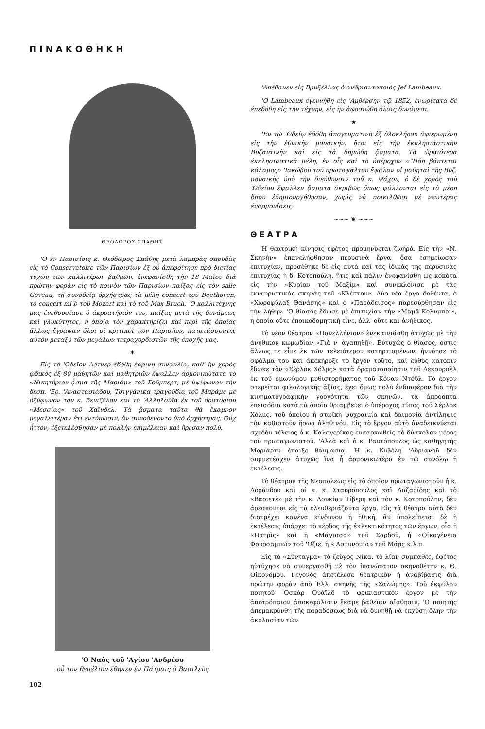ΠΙΝΑΚΟΘΗΚΗ
ΘΕΟΔΩΡΟΣ ΣΠΑΘΗΣ
'Ο ἐν Παρισίοις κ. Θεόδωρος Σπάθης μετὰ λαμπρὰς σπουδὰς εἰς τὸ Conservatoire τῶν Παρισίων ἐξ οὗ ἀπεφοίτησε πρὸ διετίας τυχὼν τῶν καλλιτέρων βαθμῶν, ἐνεφανίσθη τὴν 18 Μαΐου διὰ πρώτην φορὰν εἰς τὸ κοινὸν τῶν Παρισίων παίξας εἰς τὸν salle Goveau, τῇ συνοδείᾳ ὀρχήστρας τὰ μέλη concert τοῦ Beethoven, τὸ concert mi b τοῦ Mozart καὶ τὸ τοῦ Max Bruch. 'Ο καλλιτέχνης μας ἐνεθουσίασε ὁ ἀκροατήριόν του, παίξας μετὰ τῆς δυνάμεως καὶ γλυκύτητος, ἡ ὁποία τὸν χαρακτηρίζει καὶ περὶ τῆς ὁποίας ἄλλως ἔγραψαν ὅλοι οἱ κριτικοὶ τῶν Παρισίων, κατατάσσοντες αὐτὸν μεταξὺ τῶν μεγάλων τετραχορδιστῶν τῆς ἐποχῆς μας.
✶
Εἰς τὸ 'Ωδεῖον Λότνερ ἐδόθη ἐαρινὴ συναυλία, καθ' ἣν χορὸς ᾠδικὸς ἐξ 80 μαθητῶν καὶ μαθητριῶν ἔψαλλεν ἁρμονικώτατα τὸ «Νικητήριον ᾆσμα τῆς Μαριάμ» τοῦ Σοῦμπερτ, μὲ ὑψίφωνον τὴν δεσπ. 'Ερ. 'Αναστασιάδου, Τσιγγάνικα τραγούδια τοῦ Μπράμς μὲ ὀξύφωνον τὸν κ. Βενιζέλον καὶ τὸ 'Αλληλούϊα ἐκ τοῦ ὀρατορίου «Μεσσίας» τοῦ Χαῖνδελ. Τὰ ᾄσματα ταῦτα θὰ ἔκαμνον μεγαλειτέραν ἔτι ἐντύπωσιν, ἂν συνοδεύοντο ὑπὸ ὀρχήστρας. Οὐχ ἧττον, ἐξετελέσθησαν μὲ πολλὴν ἐπιμέλειαν καὶ ἤρεσαν πολύ.
'Ο Ναὸς τοῦ 'Αγίου 'Ανδρέου
οὗ τὸν θεμέλιον ἔθηκεν ἐν Πάτραις ὁ Βασιλεὺς
102
'Απέθανεν εἰς Βρυξέλλας ὁ ἀνδριαντοποιὸς Jef Lambeaux.
'Ο Lambeaux ἐγεννήθη εἰς 'Αμβέρσην τῷ 1852, ἐνωρίτατα δὲ ἐπεδόθη εἰς τὴν τέχνην, εἰς ἣν ἀφοσιώθη ὅλαις δυνάμεσι.
★
'Εν τῷ 'Ωδείῳ ἐδόθη ἀπογευματινὴ ἐξ ὁλοκλήρου ἀφιερωμένη εἰς τὴν ἐθνικὴν μουσικήν, ἤτοι εἰς τὴν ἐκκλησιαστικὴν Βυζαντινὴν καὶ εἰς τὰ δημώδη ᾄσματα. Τὰ ὡραιότερα ἐκκλησιαστικὰ μέλη, ἐν οἷς καὶ τὸ ὑπέροχον «"Ηδη βάπτεται κάλαμος» 'Ιακώβου τοῦ πρωτοψάλτου ἔψαλαν οἱ μαθηταὶ τῆς Βυζ. μουσικῆς ὑπὸ τὴν διεύθυνσιν τοῦ κ. Ψάχου, ὁ δὲ χορὸς τοῦ 'Ωδείου ἔψαλλεν ᾄσματα ἀκριβῶς ὅπως ψάλλονται εἰς τὰ μέρη ὅπου ἐδημιουργήθησαν, χωρὶς νὰ ποικιλθῶσι μὲ νεωτέρας ἐναρμονίσεις.
~~~ ❦ ~~~
ΘΕΑΤΡΑ
Ἡ θεατρικὴ κίνησις ἐφέτος προμηνύεται ζωηρά. Εἰς τὴν «Ν. Σκηνὴν» ἐπανελήφθησαν περυσινὰ ἔργα, ὅσα ἐσημείωσαν ἐπιτυχίαν, προσέθηκε δὲ εἰς αὐτὰ καὶ τὰς ἰδικάς της περυσινὰς ἐπιτυχίας ἡ δ. Κοτοπούλη, ἥτις καὶ πάλιν ἐνεφανίσθη ὡς κοκότα εἰς τὴν «Κυρίαν τοῦ Μαξίμ» καὶ συνεκλόνισε μὲ τὰς ἐκνευριστικὰς σκηνὰς τοῦ «Κλέπτου». Δύο νέα ἔργα δοθέντα, ὁ «Χωροφύλαξ Θανάσης» καὶ ὁ «Παράδεισος» παρεσύρθησαν εἰς τὴν λήθην. 'Ο θίασος ἔδωσε μὲ ἐπιτυχίαν τὴν «Μαμᾶ-Κολυμπρί», ἡ ὁποία οὔτε ἐποικοδομητικὴ εἶνε, ἀλλ' οὔτε καὶ ἀνήθικος.
Τὸ νέον θέατρον «Πανελλήνιον» ἐνεκαινιάσθη ἀτυχῶς μὲ τὴν ἀνήθικον κωμῳδίαν «Γιὰ ν' ἀγαπηθῇ». Εὐτυχῶς ὁ θίασος, ὅστις ἄλλως τε εἶνε ἐκ τῶν τελειότερον κατηρτισμένων, ἠννόησε τὸ σφάλμα του καὶ ἀπεκήρυξε τὸ ἔργον τοῦτο, καὶ εὐθὺς κατόπιν ἔδωκε τὸν «Σέρλοκ Χόλμς» κατὰ δραματοποίησιν τοῦ Δεκουρσὲλ ἐκ τοῦ ὁμωνύμου μυθιστορήματος τοῦ Κόναν Ντόϋλ. Τὸ ἔργον στερεῖται φιλολογικῆς ἀξίας, ἔχει ὅμως πολὺ ἐνδιαφέρον διὰ τὴν κινηματογραφικὴν γοργότητα τῶν σκηνῶν, τὰ ἀπρόοπτα ἐπεισόδια κατὰ τὰ ὁποῖα θριαμβεύει ὁ ὑπέροχος τύπος τοῦ Σέρλοκ Χόλμς, τοῦ ὁποίου ἡ στωϊκὴ ψυχραιμία καὶ δαιμονία ἀντίληψις τὸν καθιστοῦν ἥρωα ἀληθινόν. Εἰς τὸ ἔργον αὐτὸ ἀναδεικνύεται σχεδὸν τέλειος ὁ κ. Καλογερῖκος ἐνσαρκωθεὶς τὸ δύσκολον μέρος τοῦ πρωταγωνιστοῦ. 'Αλλὰ καὶ ὁ κ. Ραυτόπουλος ὡς καθηγητὴς Μοριάρτυ ἔπαιξε θαυμάσια. Ἡ κ. Κυβέλη 'Αδριανοῦ δὲν συμμετέσχεν ἀτυχῶς ἵνα ἦ ἁρμονικωτέρα ἐν τῷ συνόλῳ ἡ ἐκτέλεσις.
Τὸ θέατρον τῆς Νεαπόλεως εἰς τὸ ὁποῖον πρωταγωνιστοῦν ἡ κ. Λοράνδου καὶ οἱ κ. κ. Σταυρόπουλος καὶ Λαζαρίδης καὶ τὸ «Βαριετὲ» μὲ τὴν κ. Λουκίαν Τίβερη καὶ τὸν κ. Κοτοπούλην, δὲν ἀρέσκονται εἰς τὰ ἐλευθεριάζοντα ἔργα. Εἰς τὰ θέατρα αὐτὰ δὲν διατρέχει κανένα κίνδυνον ἡ ἠθική, ἂν ὑπολείπεται δὲ ἡ ἐκτέλεσις ὑπάρχει τὸ κέρδος τῆς ἐκλεκτικότητος τῶν ἔργων, οἷα ἡ «Πατρὶς» καὶ ἡ «Μάγισσα» τοῦ Σαρδοῦ, ἡ «Οἰκογένεια Φουρσαμπῶ» τοῦ 'Ωζιέ, ἡ «'Αστυνομία» τοῦ Μάρς κ.λ.π.
Εἰς τὸ «Σύνταγμα» τὸ ζεῦγος Νίκα, τὸ λίαν συμπαθές, ἐφέτος ηὐτύχησε νὰ συνεργασθῇ μὲ τὸν ἱκανώτατον σκηνοθέτην κ. Θ. Οἰκονόμου. Γεγονὸς ἀπετέλεσε θεατρικὸν ἡ ἀναβίβασις διὰ πρώτην φορὰν ἀπὸ Ἑλλ. σκηνῆς τῆς «Σαλώμης». Τοῦ ἐκφύλου ποιητοῦ 'Οσκὰρ Οὐάϊλδ τὸ φρικιαστικὸν ἔργον μὲ τὴν ἀποτρόπαιον ἀποκεφάλισιν ἔκαμε βαθεῖαν αἴσθησιν. 'Ο ποιητὴς ἀπεμακρύνθη τῆς παραδόσεως διὰ νὰ δυνηθῇ νὰ ἐκχύσῃ ὅλην τὴν ἀκολασίαν τῶν